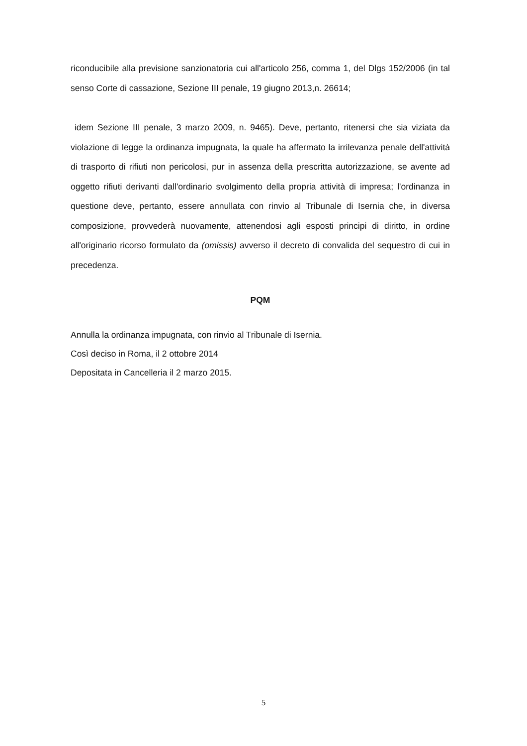riconducibile alla previsione sanzionatoria cui all'articolo 256, comma 1, del Dlgs 152/2006 (in tal senso Corte di cassazione, Sezione III penale, 19 giugno 2013,n. 26614;
idem Sezione III penale, 3 marzo 2009, n. 9465). Deve, pertanto, ritenersi che sia viziata da violazione di legge la ordinanza impugnata, la quale ha affermato la irrilevanza penale dell'attività di trasporto di rifiuti non pericolosi, pur in assenza della prescritta autorizzazione, se avente ad oggetto rifiuti derivanti dall'ordinario svolgimento della propria attività di impresa; l'ordinanza in questione deve, pertanto, essere annullata con rinvio al Tribunale di Isernia che, in diversa composizione, provvederà nuovamente, attenendosi agli esposti principi di diritto, in ordine all'originario ricorso formulato da (omissis) avverso il decreto di convalida del sequestro di cui in precedenza.
PQM
Annulla la ordinanza impugnata, con rinvio al Tribunale di Isernia.
Così deciso in Roma, il 2 ottobre 2014
Depositata in Cancelleria il 2 marzo 2015.
5